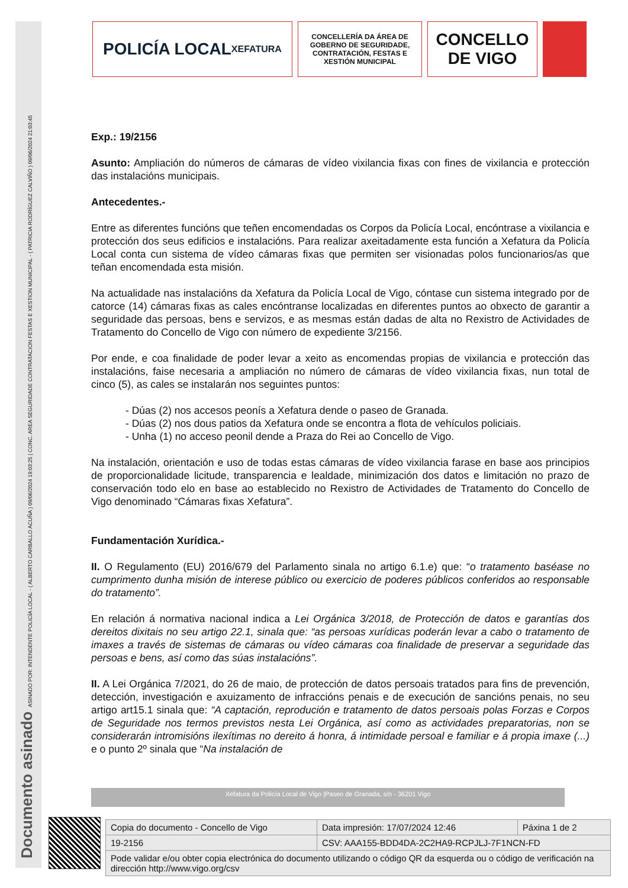Documento asinado ASINADO POR: INTENDENTE POLICÍA LOCAL - ( ALBERTO CARBALLO ACUÑA ) 09/06/2024 19:03:25 | CONC. AREA SEGURIDADE CONTRATACION FESTAS E XESTION MUNICIPAL - ( PATRICIA RODRÍGUEZ CALVIÑO ) 09/06/2024 21:03:45
POLICÍA LOCAL
XEFATURA
CONCELLERÍA DA ÁREA DE GOBERNO DE SEGURIDADE, CONTRATACIÓN, FESTAS E XESTIÓN MUNICIPAL
CONCELLO
DE VIGO
Exp.: 19/2156
Asunto: Ampliación do números de cámaras de vídeo vixilancia fixas con fines de vixilancia e protección das instalacións municipais.
Antecedentes.-
Entre as diferentes funcións que teñen encomendadas os Corpos da Policía Local, encóntrase a vixilancia e protección dos seus edificios e instalacións. Para realizar axeitadamente esta función a Xefatura da Policía Local conta cun sistema de vídeo cámaras fixas que permiten ser visionadas polos funcionarios/as que teñan encomendada esta misión.
Na actualidade nas instalacións da Xefatura da Policía Local de Vigo, cóntase cun sistema integrado por de catorce (14) cámaras fixas as cales encóntranse localizadas en diferentes puntos ao obxecto de garantir a seguridade das persoas, bens e servizos, e as mesmas están dadas de alta no Rexistro de Actividades de Tratamento do Concello de Vigo con número de expediente 3/2156.
Por ende, e coa finalidade de poder levar a xeito as encomendas propias de vixilancia e protección das instalacións, faise necesaria a ampliación no número de cámaras de vídeo vixilancia fixas, nun total de cinco (5), as cales se instalarán nos seguintes puntos:
- Dúas (2) nos accesos peonís a Xefatura dende o paseo de Granada.
- Dúas (2) nos dous patios da Xefatura onde se encontra a flota de vehículos policiais.
- Unha (1) no acceso peonil dende a Praza do Rei ao Concello de Vigo.
Na instalación, orientación e uso de todas estas cámaras de vídeo vixilancia farase en base aos principios de proporcionalidade licitude, transparencia e lealdade, minimización dos datos e limitación no prazo de conservación todo elo en base ao establecido no Rexistro de Actividades de Tratamento do Concello de Vigo denominado “Cámaras fixas Xefatura”.
Fundamentación Xurídica.-
II. O Regulamento (EU) 2016/679 del Parlamento sinala no artigo 6.1.e) que: “o tratamento baséase no cumprimento dunha misión de interese público ou exercicio de poderes públicos conferidos ao responsable do tratamento”.
En relación á normativa nacional indica a Lei Orgánica 3/2018, de Protección de datos e garantías dos dereitos dixitais no seu artigo 22.1, sinala que: “as persoas xurídicas poderán levar a cabo o tratamento de imaxes a través de sistemas de cámaras ou vídeo cámaras coa finalidade de preservar a seguridade das persoas e bens, así como das súas instalacións”.
II. A Lei Orgánica 7/2021, do 26 de maio, de protección de datos persoais tratados para fins de prevención, detección, investigación e axuizamento de infraccións penais e de execución de sancións penais, no seu artigo art15.1 sinala que: “A captación, reprodución e tratamento de datos persoais polas Forzas e Corpos de Seguridade nos termos previstos nesta Lei Orgánica, así como as actividades preparatorias, non se considerarán intromisións ilexítimas no dereito á honra, á intimidade persoal e familiar e á propia imaxe (...) e o punto 2º sinala que “Na instalación de
Xefatura da Policía Local de Vigo |Paseo de Granada, s/n - 36201 Vigo
| Copia do documento - Concello de Vigo | Data impresión: 17/07/2024 12:46 | Páxina 1 de 2 |
| 19-2156 | CSV: AAA155-BDD4DA-2C2HA9-RCPJLJ-7F1NCN-FD | |
| Pode validar e/ou obter copia electrónica do documento utilizando o código QR da esquerda ou o código de verificación na dirección http://www.vigo.org/csv | | |